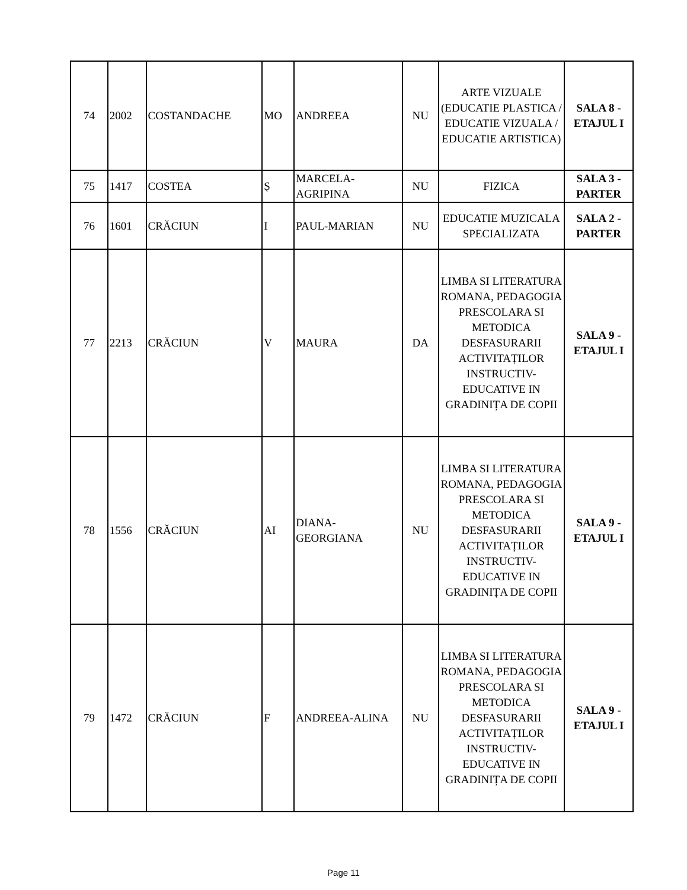| 74 | 2002 | COSTANDACHE | MO | ANDREEA | NU | ARTE VIZUALE (EDUCATIE PLASTICA / EDUCATIE VIZUALA / EDUCATIE ARTISTICA) | SALA 8 - ETAJUL I |
| 75 | 1417 | COSTEA | Ș | MARCELA-AGRIPINA | NU | FIZICA | SALA 3 - PARTER |
| 76 | 1601 | CRĂCIUN | I | PAUL-MARIAN | NU | EDUCATIE MUZICALA SPECIALIZATA | SALA 2 - PARTER |
| 77 | 2213 | CRĂCIUN | V | MAURA | DA | LIMBA SI LITERATURA ROMANA, PEDAGOGIA PRESCOLARA SI METODICA DESFASURARII ACTIVITAȚILOR INSTRUCTIV-EDUCATIVE IN GRADINIȚA DE COPII | SALA 9 - ETAJUL I |
| 78 | 1556 | CRĂCIUN | AI | DIANA-GEORGIANA | NU | LIMBA SI LITERATURA ROMANA, PEDAGOGIA PRESCOLARA SI METODICA DESFASURARII ACTIVITAȚILOR INSTRUCTIV-EDUCATIVE IN GRADINIȚA DE COPII | SALA 9 - ETAJUL I |
| 79 | 1472 | CRĂCIUN | F | ANDREEA-ALINA | NU | LIMBA SI LITERATURA ROMANA, PEDAGOGIA PRESCOLARA SI METODICA DESFASURARII ACTIVITAȚILOR INSTRUCTIV-EDUCATIVE IN GRADINIȚA DE COPII | SALA 9 - ETAJUL I |
Page 11